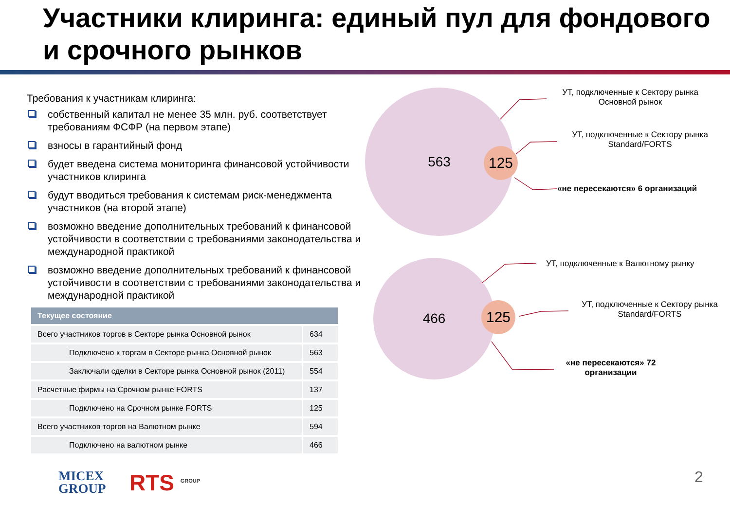Участники клиринга: единый пул для фондового и срочного рынков
Требования к участникам клиринга:
собственный капитал не менее 35 млн. руб. соответствует требованиям ФСФР (на первом этапе)
взносы в гарантийный фонд
будет введена система мониторинга финансовой устойчивости участников клиринга
будут вводиться требования к системам риск-менеджмента участников (на второй этапе)
возможно введение дополнительных требований к финансовой устойчивости в соответствии с требованиями законодательства и международной практикой
возможно введение дополнительных требований к финансовой устойчивости в соответствии с требованиями законодательства и международной практикой
| Текущее состояние | |
| --- | --- |
| Всего участников торгов в Секторе рынка Основной рынок | 634 |
| Подключено к торгам в Секторе рынка Основной рынок | 563 |
| Заключали сделки в Секторе рынка Основной рынок (2011) | 554 |
| Расчетные фирмы на Срочном рынке FORTS | 137 |
| Подключено на Срочном рынке FORTS | 125 |
| Всего участников торгов на Валютном рынке | 594 |
| Подключено на валютном рынке | 466 |
563
125
466
125
УТ, подключенные к Сектору рынка Основной рынок
УТ, подключенные к Сектору рынка Standard/FORTS
«не пересекаются» 6 организаций
УТ, подключенные к Валютному рынку
УТ, подключенные к Сектору рынка Standard/FORTS
«не пересекаются» 72 организации
MICEX
GROUP
RTS <sup>GROUP</sup> 2